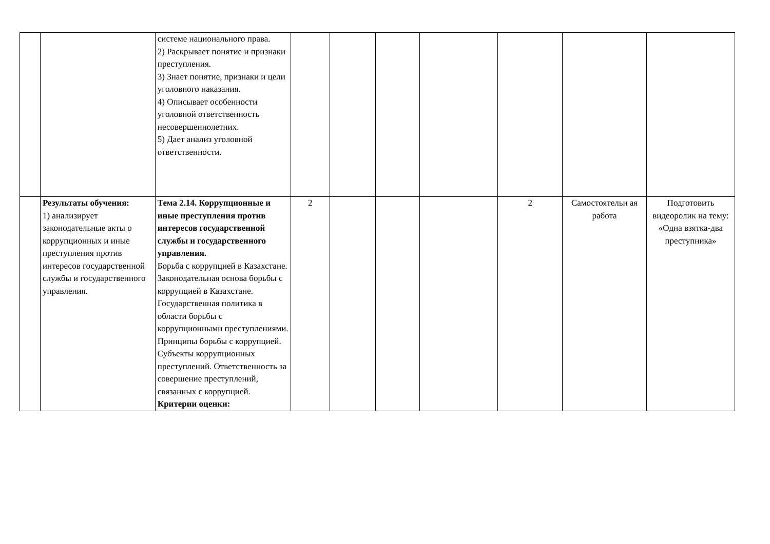| | | системе национального права. 2) Раскрывает понятие и признаки преступления. 3) Знает понятие, признаки и цели уголовного наказания. 4) Описывает особенности уголовной ответственность несовершеннолетних. 5) Дает анализ уголовной ответственности. | | | | | | | |
| | Результаты обучения: 1) анализирует законодательные акты о коррупционных и иные преступления против интересов государственной службы и государственного управления. | Тема 2.14. Коррупционные и иные преступления против интересов государственной службы и государственного управления. Борьба с коррупцией в Казахстане. Законодательная основа борьбы с коррупцией в Казахстане. Государственная политика в области борьбы с коррупционными преступлениями. Принципы борьбы с коррупцией. Субъекты коррупционных преступлений. Ответственность за совершение преступлений, связанных с коррупцией. Критерии оценки: | 2 | | | | 2 | Самостоятельн ая работа | Подготовить видеоролик на тему: «Одна взятка-два преступника» |